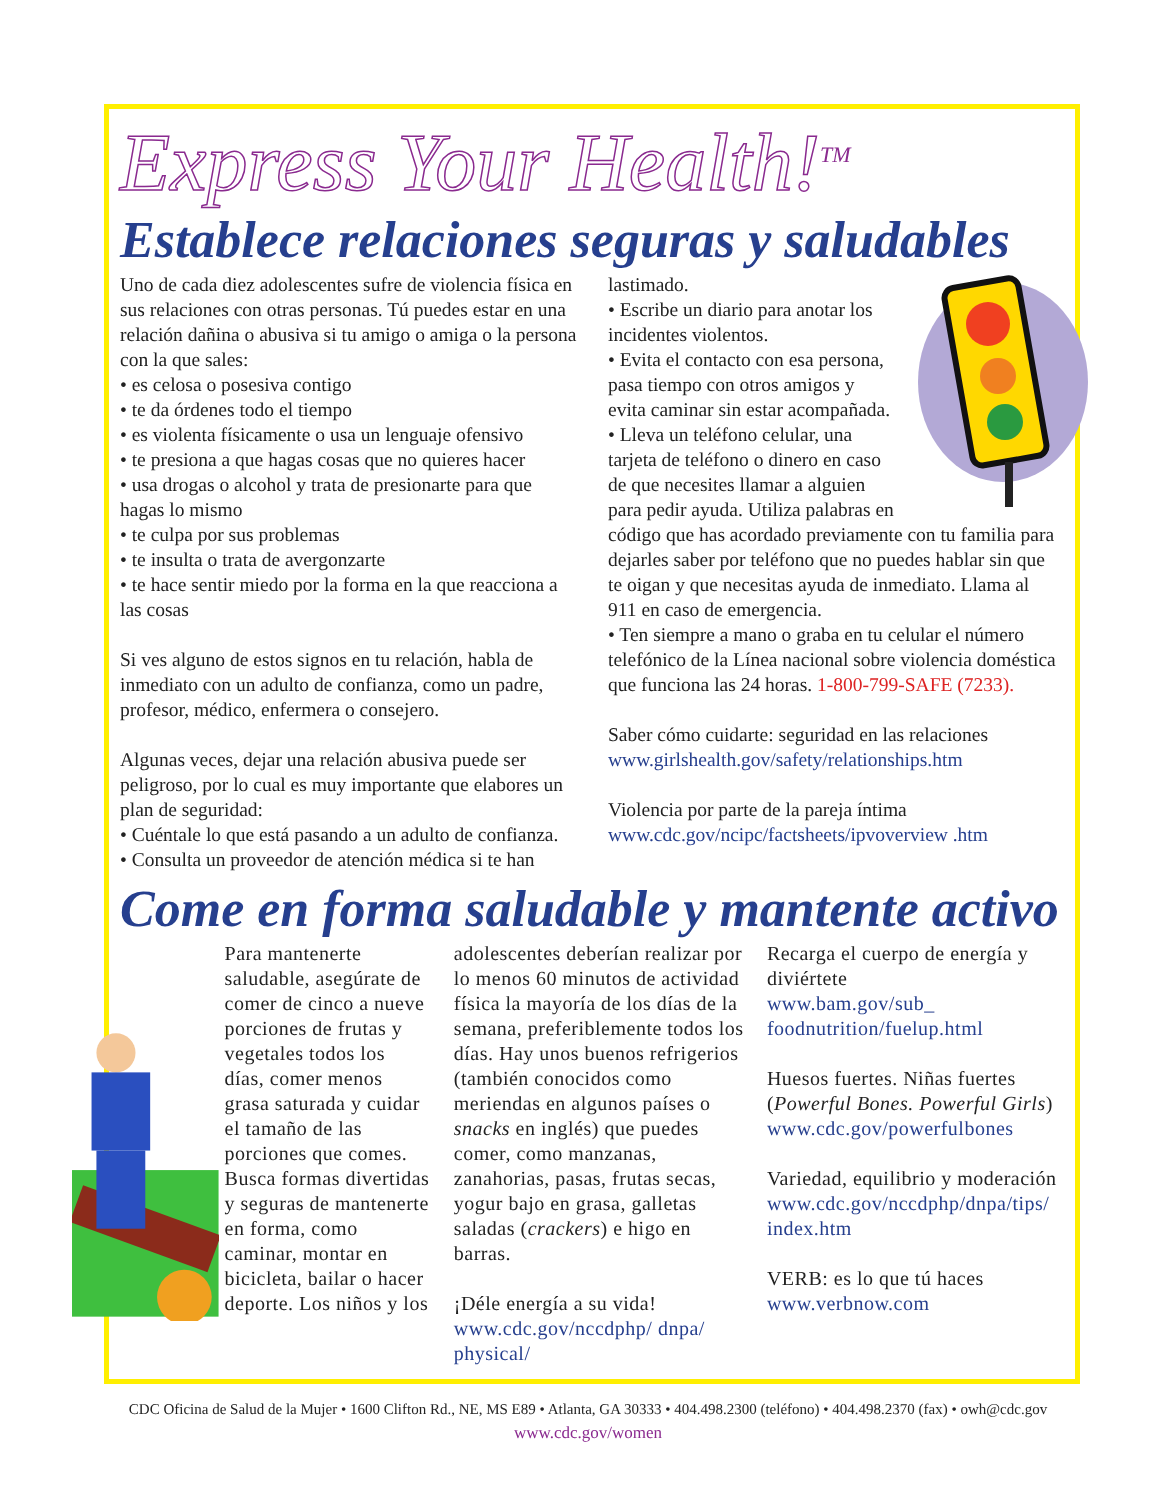Express Your Health!<sup>TM</sup>
Establece relaciones seguras y saludables
Uno de cada diez adolescentes sufre de violencia física en sus relaciones con otras personas. Tú puedes estar en una relación dañina o abusiva si tu amigo o amiga o la persona con la que sales:
• es celosa o posesiva contigo
• te da órdenes todo el tiempo
• es violenta físicamente o usa un lenguaje ofensivo
• te presiona a que hagas cosas que no quieres hacer
• usa drogas o alcohol y trata de presionarte para que hagas lo mismo
• te culpa por sus problemas
• te insulta o trata de avergonzarte
• te hace sentir miedo por la forma en la que reacciona a las cosas
Si ves alguno de estos signos en tu relación, habla de inmediato con un adulto de confianza, como un padre, profesor, médico, enfermera o consejero.
Algunas veces, dejar una relación abusiva puede ser peligroso, por lo cual es muy importante que elabores un plan de seguridad:
• Cuéntale lo que está pasando a un adulto de confianza.
• Consulta un proveedor de atención médica si te han
lastimado.
• Escribe un diario para anotar los incidentes violentos.
• Evita el contacto con esa persona, pasa tiempo con otros amigos y evita caminar sin estar acompañada.
• Lleva un teléfono celular, una tarjeta de teléfono o dinero en caso de que necesites llamar a alguien para pedir ayuda. Utiliza palabras en código que has acordado previamente con tu familia para dejarles saber por teléfono que no puedes hablar sin que te oigan y que necesitas ayuda de inmediato. Llama al 911 en caso de emergencia.
• Ten siempre a mano o graba en tu celular el número telefónico de la Línea nacional sobre violencia doméstica que funciona las 24 horas. 1-800-799-SAFE (7233).
Saber cómo cuidarte: seguridad en las relaciones
www.girlshealth.gov/safety/relationships.htm
Violencia por parte de la pareja íntima
www.cdc.gov/ncipc/factsheets/ipvoverview .htm
Come en forma saludable y mantente activo
Para mantenerte saludable, asegúrate de comer de cinco a nueve porciones de frutas y vegetales todos los días, comer menos grasa saturada y cuidar el tamaño de las porciones que comes. Busca formas divertidas y seguras de mantenerte en forma, como caminar, montar en bicicleta, bailar o hacer deporte. Los niños y los
adolescentes deberían realizar por lo menos 60 minutos de actividad física la mayoría de los días de la semana, preferiblemente todos los días. Hay unos buenos refrigerios (también conocidos como meriendas en algunos países o snacks en inglés) que puedes comer, como manzanas, zanahorias, pasas, frutas secas, yogur bajo en grasa, galletas saladas (crackers) e higo en barras.
¡Déle energía a su vida!
www.cdc.gov/nccdphp/ dnpa/ physical/
Recarga el cuerpo de energía y diviértete
www.bam.gov/sub_ foodnutrition/fuelup.html
Huesos fuertes. Niñas fuertes (Powerful Bones. Powerful Girls)
www.cdc.gov/powerfulbones
Variedad, equilibrio y moderación
www.cdc.gov/nccdphp/dnpa/tips/ index.htm
VERB: es lo que tú haces
www.verbnow.com
CDC Oficina de Salud de la Mujer • 1600 Clifton Rd., NE, MS E89 • Atlanta, GA 30333 • 404.498.2300 (teléfono) • 404.498.2370 (fax) • owh@cdc.gov
www.cdc.gov/women